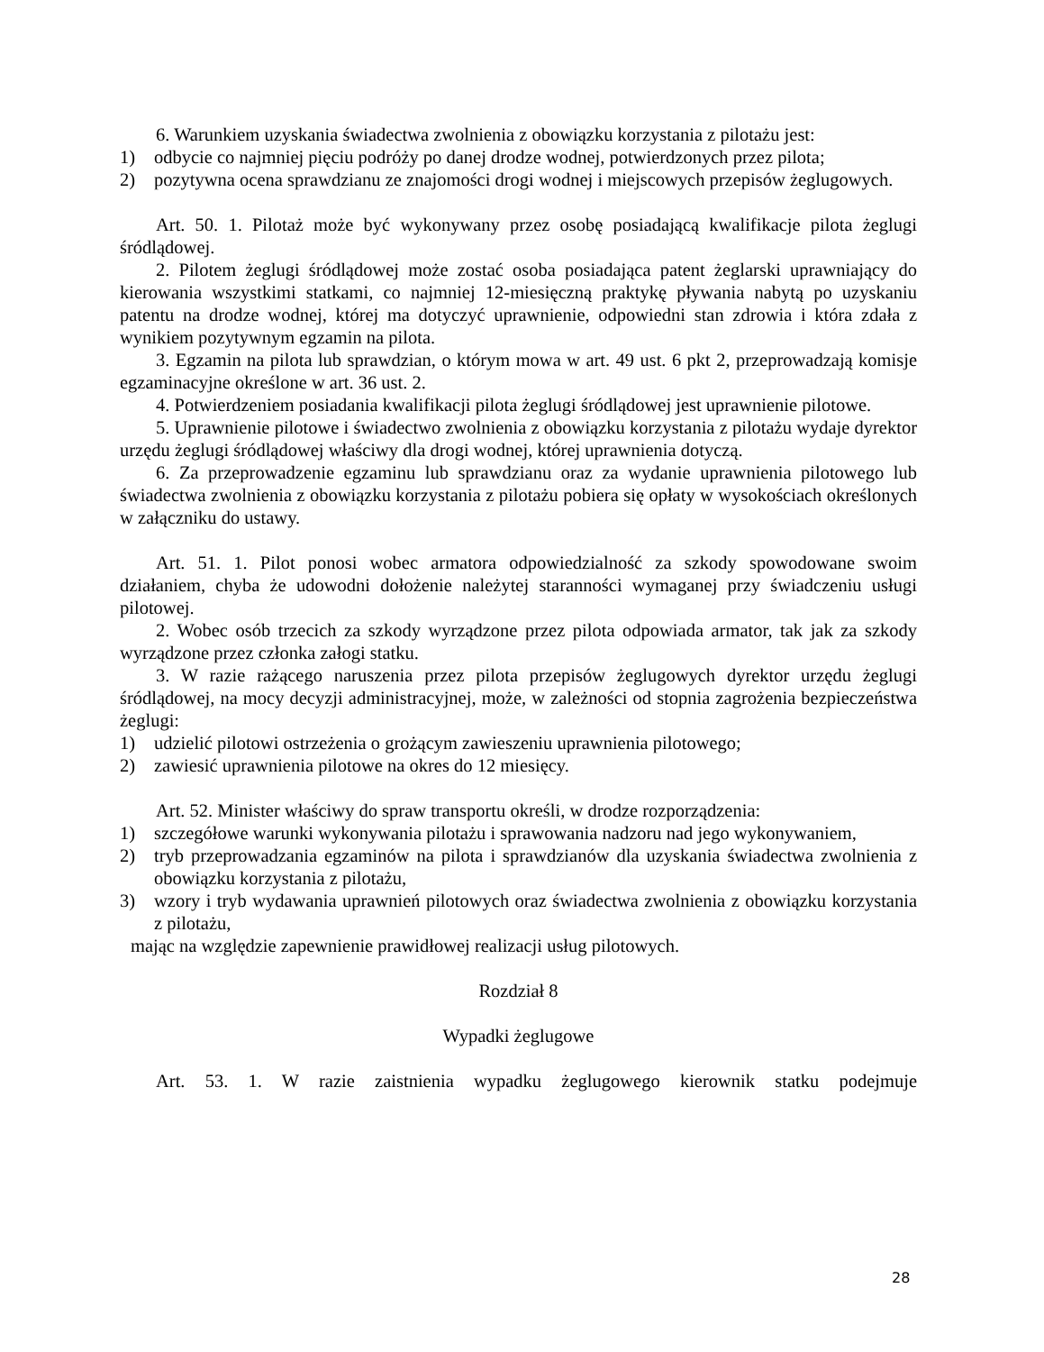6. Warunkiem uzyskania świadectwa zwolnienia z obowiązku korzystania z pilotażu jest:
1) odbycie co najmniej pięciu podróży po danej drodze wodnej, potwierdzonych przez pilota;
2) pozytywna ocena sprawdzianu ze znajomości drogi wodnej i miejscowych przepisów żeglugowych.
Art. 50. 1. Pilotaż może być wykonywany przez osobę posiadającą kwalifikacje pilota żeglugi śródlądowej.
2. Pilotem żeglugi śródlądowej może zostać osoba posiadająca patent żeglarski uprawniający do kierowania wszystkimi statkami, co najmniej 12-miesięczną praktykę pływania nabytą po uzyskaniu patentu na drodze wodnej, której ma dotyczyć uprawnienie, odpowiedni stan zdrowia i która zdała z wynikiem pozytywnym egzamin na pilota.
3. Egzamin na pilota lub sprawdzian, o którym mowa w art. 49 ust. 6 pkt 2, przeprowadzają komisje egzaminacyjne określone w art. 36 ust. 2.
4. Potwierdzeniem posiadania kwalifikacji pilota żeglugi śródlądowej jest uprawnienie pilotowe.
5. Uprawnienie pilotowe i świadectwo zwolnienia z obowiązku korzystania z pilotażu wydaje dyrektor urzędu żeglugi śródlądowej właściwy dla drogi wodnej, której uprawnienia dotyczą.
6. Za przeprowadzenie egzaminu lub sprawdzianu oraz za wydanie uprawnienia pilotowego lub świadectwa zwolnienia z obowiązku korzystania z pilotażu pobiera się opłaty w wysokościach określonych w załączniku do ustawy.
Art. 51. 1. Pilot ponosi wobec armatora odpowiedzialność za szkody spowodowane swoim działaniem, chyba że udowodni dołożenie należytej staranności wymaganej przy świadczeniu usługi pilotowej.
2. Wobec osób trzecich za szkody wyrządzone przez pilota odpowiada armator, tak jak za szkody wyrządzone przez członka załogi statku.
3. W razie rażącego naruszenia przez pilota przepisów żeglugowych dyrektor urzędu żeglugi śródlądowej, na mocy decyzji administracyjnej, może, w zależności od stopnia zagrożenia bezpieczeństwa żeglugi:
1) udzielić pilotowi ostrzeżenia o grożącym zawieszeniu uprawnienia pilotowego;
2) zawiesić uprawnienia pilotowe na okres do 12 miesięcy.
Art. 52. Minister właściwy do spraw transportu określi, w drodze rozporządzenia:
1) szczegółowe warunki wykonywania pilotażu i sprawowania nadzoru nad jego wykonywaniem,
2) tryb przeprowadzania egzaminów na pilota i sprawdzianów dla uzyskania świadectwa zwolnienia z obowiązku korzystania z pilotażu,
3) wzory i tryb wydawania uprawnień pilotowych oraz świadectwa zwolnienia z obowiązku korzystania z pilotażu,
mając na względzie zapewnienie prawidłowej realizacji usług pilotowych.
Rozdział 8
Wypadki żeglugowe
Art. 53. 1. W razie zaistnienia wypadku żeglugowego kierownik statku podejmuje
28